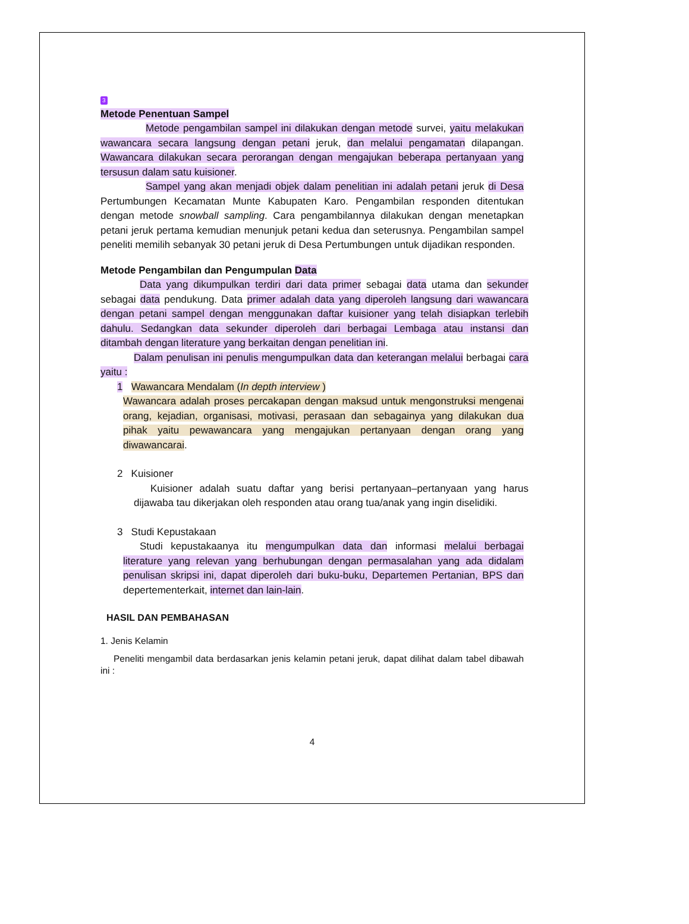3
Metode Penentuan Sampel
Metode pengambilan sampel ini dilakukan dengan metode survei, yaitu melakukan wawancara secara langsung dengan petani jeruk, dan melalui pengamatan dilapangan. Wawancara dilakukan secara perorangan dengan mengajukan beberapa pertanyaan yang tersusun dalam satu kuisioner.
Sampel yang akan menjadi objek dalam penelitian ini adalah petani jeruk di Desa Pertumbungen Kecamatan Munte Kabupaten Karo. Pengambilan responden ditentukan dengan metode snowball sampling. Cara pengambilannya dilakukan dengan menetapkan petani jeruk pertama kemudian menunjuk petani kedua dan seterusnya. Pengambilan sampel peneliti memilih sebanyak 30 petani jeruk di Desa Pertumbungen untuk dijadikan responden.
Metode Pengambilan dan Pengumpulan Data
Data yang dikumpulkan terdiri dari data primer sebagai data utama dan sekunder sebagai data pendukung. Data primer adalah data yang diperoleh langsung dari wawancara dengan petani sampel dengan menggunakan daftar kuisioner yang telah disiapkan terlebih dahulu. Sedangkan data sekunder diperoleh dari berbagai Lembaga atau instansi dan ditambah dengan literature yang berkaitan dengan penelitian ini.
Dalam penulisan ini penulis mengumpulkan data dan keterangan melalui berbagai cara yaitu :
1 Wawancara Mendalam (In depth interview )
Wawancara adalah proses percakapan dengan maksud untuk mengonstruksi mengenai orang, kejadian, organisasi, motivasi, perasaan dan sebagainya yang dilakukan dua pihak yaitu pewawancara yang mengajukan pertanyaan dengan orang yang diwawancarai.
2 Kuisioner
Kuisioner adalah suatu daftar yang berisi pertanyaan–pertanyaan yang harus dijawaba tau dikerjakan oleh responden atau orang tua/anak yang ingin diselidiki.
3 Studi Kepustakaan
Studi kepustakaanya itu mengumpulkan data dan informasi melalui berbagai literature yang relevan yang berhubungan dengan permasalahan yang ada didalam penulisan skripsi ini, dapat diperoleh dari buku-buku, Departemen Pertanian, BPS dan depertementerkait, internet dan lain-lain.
HASIL DAN PEMBAHASAN
1. Jenis Kelamin
Peneliti mengambil data berdasarkan jenis kelamin petani jeruk, dapat dilihat dalam tabel dibawah ini :
4